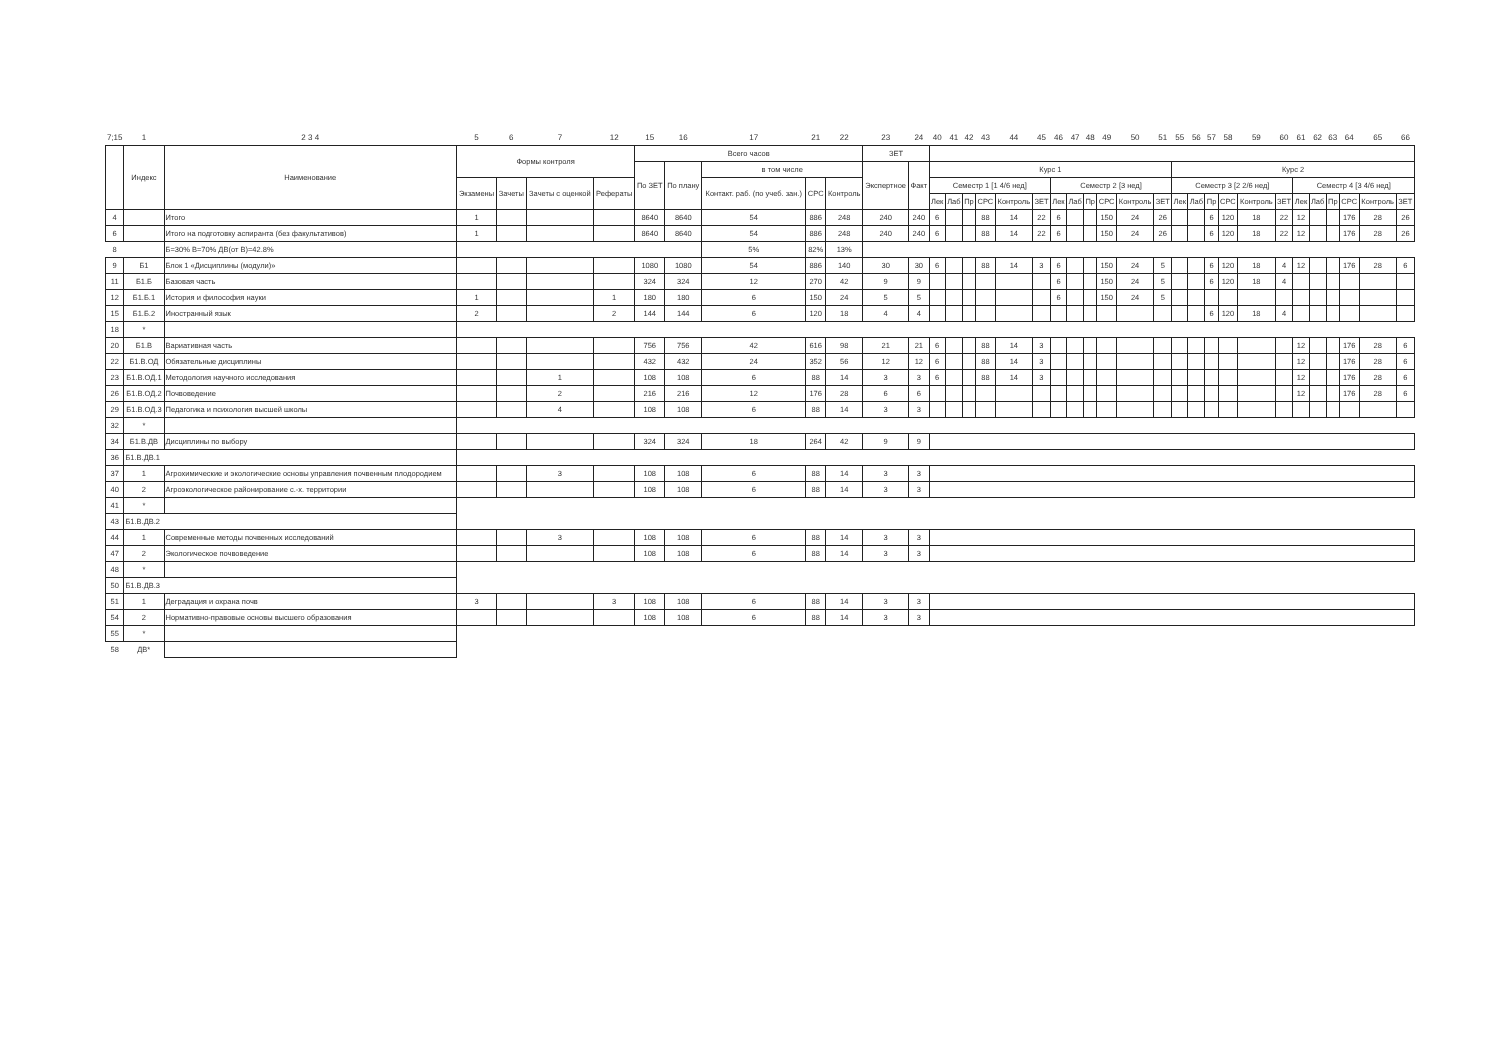| 7;15 | 1 | 2 3 4 | 5 | 6 | 7 | 12 | 15 | 16 | 17 | 21 | 22 | 23 | 24 | 40 | 41 | 42 | 43 | 44 | 45 | 46 | 47 | 48 | 49 | 50 | 51 | 55 | 56 | 57 | 58 | 59 | 60 | 61 | 62 | 63 | 64 | 65 | 66 |
| | Индекс | Наименование | Формы контроля | | | | Всего часов | | | | | ЗЕТ | | | | | | | | | | | | | | | | | | | | | | | | | |
| | | | | | | | По ЗЕТ | По плану | в том числе | | | Экспертное | Факт | Курс 1 | | | | | | | | | | | | Курс 2 | | | | | | | | | | | |
| | | | Экзамены | Зачеты | Зачеты с оценкой | Рефераты | | | Контакт. раб. (по учеб. зан.) | СРС | Контроль | | | Семестр 1 [1 4/6 нед] | | | | | | Семестр 2 [3 нед] | | | | | | Семестр 3 [2 2/6 нед] | | | | | | Семестр 4 [3 4/6 нед] | | | | | |
| | | | | | | | | | | | | | | Лек | Лаб | Пр | СРС | Контроль | ЗЕТ | Лек | Лаб | Пр | СРС | Контроль | ЗЕТ | Лек | Лаб | Пр | СРС | Контроль | ЗЕТ | Лек | Лаб | Пр | СРС | Контроль | ЗЕТ |
| 4 | | Итого | 1 | | | | 8640 | 8640 | 54 | 886 | 248 | 240 | 240 | 6 | | | 88 | 14 | 22 | 6 | | | 150 | 24 | 26 | | | 6 | 120 | 18 | 22 | 12 | | | 176 | 28 | 26 |
| 6 | | Итого на подготовку аспиранта (без факультативов) | 1 | | | | 8640 | 8640 | 54 | 886 | 248 | 240 | 240 | 6 | | | 88 | 14 | 22 | 6 | | | 150 | 24 | 26 | | | 6 | 120 | 18 | 22 | 12 | | | 176 | 28 | 26 |
| 8 | | Б=30% В=70% ДВ(от В)=42.8% | | | | | | | 5% | 82% | 13% | | | | | | | | | | | | | | | | | | | | | | | | | | |
| 9 | Б1 | Блок 1 «Дисциплины (модули)» | | | | | 1080 | 1080 | 54 | 886 | 140 | 30 | 30 | 6 | | | 88 | 14 | 3 | 6 | | | 150 | 24 | 5 | | | 6 | 120 | 18 | 4 | 12 | | | 176 | 28 | 6 |
| 11 | Б1.Б | Базовая часть | | | | | 324 | 324 | 12 | 270 | 42 | 9 | 9 | | | | | | | 6 | | | 150 | 24 | 5 | | | 6 | 120 | 18 | 4 | | | | | | |
| 12 | Б1.Б.1 | История и философия науки | 1 | | | 1 | 180 | 180 | 6 | 150 | 24 | 5 | 5 | | | | | | | 6 | | | 150 | 24 | 5 | | | | | | | | | | | | |
| 15 | Б1.Б.2 | Иностранный язык | 2 | | | 2 | 144 | 144 | 6 | 120 | 18 | 4 | 4 | | | | | | | | | | | | | | | 6 | 120 | 18 | 4 | | | | | | |
| 18 | * | | | | | | | | | | | | | | | | | | | | | | | | | | | | | | | | | | | | |
| 20 | Б1.В | Вариативная часть | | | | | 756 | 756 | 42 | 616 | 98 | 21 | 21 | 6 | | | 88 | 14 | 3 | | | | | | | | | | | | | 12 | | | 176 | 28 | 6 |
| 22 | Б1.В.ОД | Обязательные дисциплины | | | | | 432 | 432 | 24 | 352 | 56 | 12 | 12 | 6 | | | 88 | 14 | 3 | | | | | | | | | | | | | 12 | | | 176 | 28 | 6 |
| 23 | Б1.В.ОД.1 | Методология научного исследования | | | 1 | | 108 | 108 | 6 | 88 | 14 | 3 | 3 | 6 | | | 88 | 14 | 3 | | | | | | | | | | | | | 12 | | | 176 | 28 | 6 |
| 26 | Б1.В.ОД.2 | Почвоведение | | | 2 | | 216 | 216 | 12 | 176 | 28 | 6 | 6 | | | | | | | | | | | | | | | | | | | 12 | | | 176 | 28 | 6 |
| 29 | Б1.В.ОД.3 | Педагогика и психология высшей школы | | | 4 | | 108 | 108 | 6 | 88 | 14 | 3 | 3 | | | | | | | | | | | | | | | | | | | | | | | | |
| 32 | * | | | | | | | | | | | | | | | | | | | | | | | | | | | | | | | | | | | | |
| 34 | Б1.В.ДВ | Дисциплины по выбору | | | | | 324 | 324 | 18 | 264 | 42 | 9 | 9 | | | | | | | | | | | | | | | | | | | | | | | | |
| 36 | Б1.В.ДВ.1 | | | | | | | | | | | | | | | | | | | | | | | | | | | | | | | | | | | | |
| 37 | 1 | Агрохимические и экологические основы управления почвенным плодородием | | | 3 | | 108 | 108 | 6 | 88 | 14 | 3 | 3 | | | | | | | | | | | | | | | | | | | | | | | | |
| 40 | 2 | Агроэкологическое районирование с.-х. территории | | | | | 108 | 108 | 6 | 88 | 14 | 3 | 3 | | | | | | | | | | | | | | | | | | | | | | | | |
| 41 | * | | | | | | | | | | | | | | | | | | | | | | | | | | | | | | | | | | | | |
| 43 | Б1.В.ДВ.2 | | | | | | | | | | | | | | | | | | | | | | | | | | | | | | | | | | | | |
| 44 | 1 | Современные методы почвенных исследований | | | 3 | | 108 | 108 | 6 | 88 | 14 | 3 | 3 | | | | | | | | | | | | | | | | | | | | | | | | |
| 47 | 2 | Экологическое почвоведение | | | | | 108 | 108 | 6 | 88 | 14 | 3 | 3 | | | | | | | | | | | | | | | | | | | | | | | | |
| 48 | * | | | | | | | | | | | | | | | | | | | | | | | | | | | | | | | | | | | | |
| 50 | Б1.В.ДВ.3 | | | | | | | | | | | | | | | | | | | | | | | | | | | | | | | | | | | | |
| 51 | 1 | Деградация и охрана почв | 3 | | | 3 | 108 | 108 | 6 | 88 | 14 | 3 | 3 | | | | | | | | | | | | | | | | | | | | | | | | |
| 54 | 2 | Нормативно-правовые основы высшего образования | | | | | 108 | 108 | 6 | 88 | 14 | 3 | 3 | | | | | | | | | | | | | | | | | | | | | | | | |
| 55 | * | | | | | | | | | | | | | | | | | | | | | | | | | | | | | | | | | | | | |
| 58 | ДВ* | | | | | | | | | | | | | | | | | | | | | | | | | | | | | | | | | | | | |